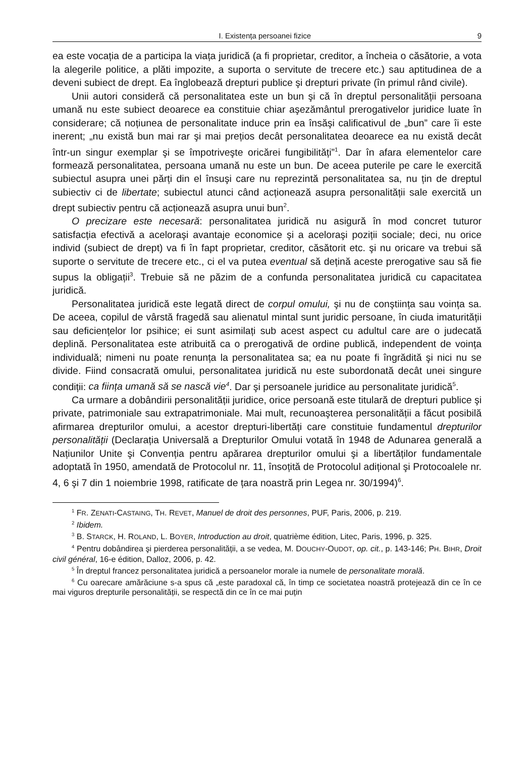I. Existența persoanei fizice 9
ea este vocația de a participa la viața juridică (a fi proprietar, creditor, a încheia o căsătorie, a vota la alegerile politice, a plăti impozite, a suporta o servitute de trecere etc.) sau aptitudinea de a deveni subiect de drept. Ea înglobează drepturi publice şi drepturi private (în primul rând civile).
Unii autori consideră că personalitatea este un bun şi că în dreptul personalității persoana umană nu este subiect deoarece ea constituie chiar aşezământul prerogativelor juridice luate în considerare; că noțiunea de personalitate induce prin ea însăşi calificativul de „bun” care îi este inerent; „nu există bun mai rar şi mai prețios decât personalitatea deoarece ea nu există decât într-un singur exemplar şi se împotriveşte oricărei fungibilități”<sup>1</sup>. Dar în afara elementelor care formează personalitatea, persoana umană nu este un bun. De aceea puterile pe care le exercită subiectul asupra unei părți din el însuşi care nu reprezintă personalitatea sa, nu țin de dreptul subiectiv ci de libertate; subiectul atunci când acționează asupra personalității sale exercită un drept subiectiv pentru că acționează asupra unui bun<sup>2</sup>.
O precizare este necesară: personalitatea juridică nu asigură în mod concret tuturor satisfacția efectivă a aceloraşi avantaje economice şi a aceloraşi poziții sociale; deci, nu orice individ (subiect de drept) va fi în fapt proprietar, creditor, căsătorit etc. şi nu oricare va trebui să suporte o servitute de trecere etc., ci el va putea eventual să dețină aceste prerogative sau să fie supus la obligații<sup>3</sup>. Trebuie să ne păzim de a confunda personalitatea juridică cu capacitatea juridică.
Personalitatea juridică este legată direct de corpul omului, şi nu de conştiința sau voința sa. De aceea, copilul de vârstă fragedă sau alienatul mintal sunt juridic persoane, în ciuda imaturității sau deficiențelor lor psihice; ei sunt asimilați sub acest aspect cu adultul care are o judecată deplină. Personalitatea este atribuită ca o prerogativă de ordine publică, independent de voința individuală; nimeni nu poate renunța la personalitatea sa; ea nu poate fi îngrădită şi nici nu se divide. Fiind consacrată omului, personalitatea juridică nu este subordonată decât unei singure condiții: ca ființa umană să se nască vie<sup>4</sup>. Dar şi persoanele juridice au personalitate juridică<sup>5</sup>.
Ca urmare a dobândirii personalității juridice, orice persoană este titulară de drepturi publice şi private, patrimoniale sau extrapatrimoniale. Mai mult, recunoaşterea personalității a făcut posibilă afirmarea drepturilor omului, a acestor drepturi-libertăți care constituie fundamentul drepturilor personalității (Declarația Universală a Drepturilor Omului votată în 1948 de Adunarea generală a Națiunilor Unite şi Convenția pentru apărarea drepturilor omului şi a libertăților fundamentale adoptată în 1950, amendată de Protocolul nr. 11, însoțită de Protocolul adițional şi Protocoalele nr. 4, 6 şi 7 din 1 noiembrie 1998, ratificate de țara noastră prin Legea nr. 30/1994)<sup>6</sup>.
<sup>1</sup> FR. ZENATI-CASTAING, TH. REVET, Manuel de droit des personnes, PUF, Paris, 2006, p. 219.
<sup>2</sup> Ibidem.
<sup>3</sup> B. STARCK, H. ROLAND, L. BOYER, Introduction au droit, quatrième édition, Litec, Paris, 1996, p. 325.
<sup>4</sup> Pentru dobândirea şi pierderea personalității, a se vedea, M. DOUCHY-OUDOT, op. cit., p. 143-146; PH. BIHR, Droit civil général, 16-e édition, Dalloz, 2006, p. 42.
<sup>5</sup> În dreptul francez personalitatea juridică a persoanelor morale ia numele de personalitate morală.
<sup>6</sup> Cu oarecare amărăciune s-a spus că „este paradoxal că, în timp ce societatea noastră protejează din ce în ce mai viguros drepturile personalității, se respectă din ce în ce mai puțin